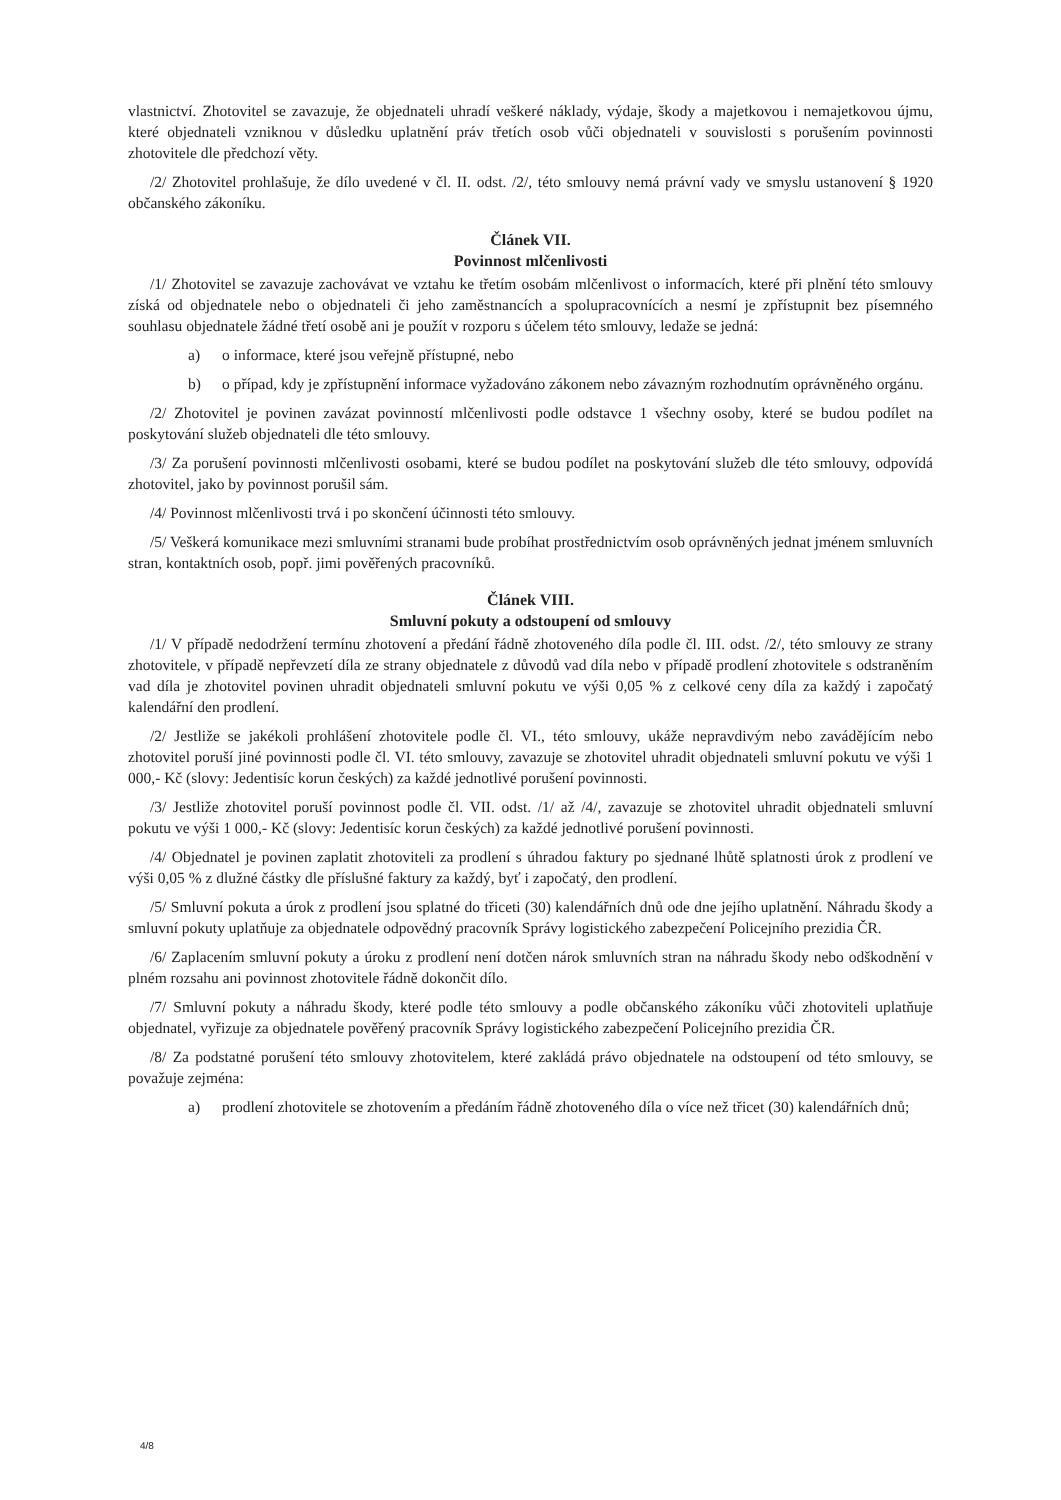vlastnictví. Zhotovitel se zavazuje, že objednateli uhradí veškeré náklady, výdaje, škody a majetkovou i nemajetkovou újmu, které objednateli vzniknou v důsledku uplatnění práv třetích osob vůči objednateli v souvislosti s porušením povinnosti zhotovitele dle předchozí věty.
/2/ Zhotovitel prohlašuje, že dílo uvedené v čl. II. odst. /2/, této smlouvy nemá právní vady ve smyslu ustanovení § 1920 občanského zákoníku.
Článek VII.
Povinnost mlčenlivosti
/1/ Zhotovitel se zavazuje zachovávat ve vztahu ke třetím osobám mlčenlivost o informacích, které při plnění této smlouvy získá od objednatele nebo o objednateli či jeho zaměstnancích a spolupracovnících a nesmí je zpřístupnit bez písemného souhlasu objednatele žádné třetí osobě ani je použít v rozporu s účelem této smlouvy, ledaže se jedná:
a) o informace, které jsou veřejně přístupné, nebo
b) o případ, kdy je zpřístupnění informace vyžadováno zákonem nebo závazným rozhodnutím oprávněného orgánu.
/2/ Zhotovitel je povinen zavázat povinností mlčenlivosti podle odstavce 1 všechny osoby, které se budou podílet na poskytování služeb objednateli dle této smlouvy.
/3/ Za porušení povinnosti mlčenlivosti osobami, které se budou podílet na poskytování služeb dle této smlouvy, odpovídá zhotovitel, jako by povinnost porušil sám.
/4/ Povinnost mlčenlivosti trvá i po skončení účinnosti této smlouvy.
/5/ Veškerá komunikace mezi smluvními stranami bude probíhat prostřednictvím osob oprávněných jednat jménem smluvních stran, kontaktních osob, popř. jimi pověřených pracovníků.
Článek VIII.
Smluvní pokuty a odstoupení od smlouvy
/1/ V případě nedodržení termínu zhotovení a předání řádně zhotoveného díla podle čl. III. odst. /2/, této smlouvy ze strany zhotovitele, v případě nepřevzetí díla ze strany objednatele z důvodů vad díla nebo v případě prodlení zhotovitele s odstraněním vad díla je zhotovitel povinen uhradit objednateli smluvní pokutu ve výši 0,05 % z celkové ceny díla za každý i započatý kalendářní den prodlení.
/2/ Jestliže se jakékoli prohlášení zhotovitele podle čl. VI., této smlouvy, ukáže nepravdivým nebo zavádějícím nebo zhotovitel poruší jiné povinnosti podle čl. VI. této smlouvy, zavazuje se zhotovitel uhradit objednateli smluvní pokutu ve výši 1 000,- Kč (slovy: Jedentisíc korun českých) za každé jednotlivé porušení povinnosti.
/3/ Jestliže zhotovitel poruší povinnost podle čl. VII. odst. /1/ až /4/, zavazuje se zhotovitel uhradit objednateli smluvní pokutu ve výši 1 000,- Kč (slovy: Jedentisíc korun českých) za každé jednotlivé porušení povinnosti.
/4/ Objednatel je povinen zaplatit zhotoviteli za prodlení s úhradou faktury po sjednané lhůtě splatnosti úrok z prodlení ve výši 0,05 % z dlužné částky dle příslušné faktury za každý, byť i započatý, den prodlení.
/5/ Smluvní pokuta a úrok z prodlení jsou splatné do třiceti (30) kalendářních dnů ode dne jejího uplatnění. Náhradu škody a smluvní pokuty uplatňuje za objednatele odpovědný pracovník Správy logistického zabezpečení Policejního prezidia ČR.
/6/ Zaplacením smluvní pokuty a úroku z prodlení není dotčen nárok smluvních stran na náhradu škody nebo odškodnění v plném rozsahu ani povinnost zhotovitele řádně dokončit dílo.
/7/ Smluvní pokuty a náhradu škody, které podle této smlouvy a podle občanského zákoníku vůči zhotoviteli uplatňuje objednatel, vyřizuje za objednatele pověřený pracovník Správy logistického zabezpečení Policejního prezidia ČR.
/8/ Za podstatné porušení této smlouvy zhotovitelem, které zakládá právo objednatele na odstoupení od této smlouvy, se považuje zejména:
a) prodlení zhotovitele se zhotovením a předáním řádně zhotoveného díla o více než třicet (30) kalendářních dnů;
4/8